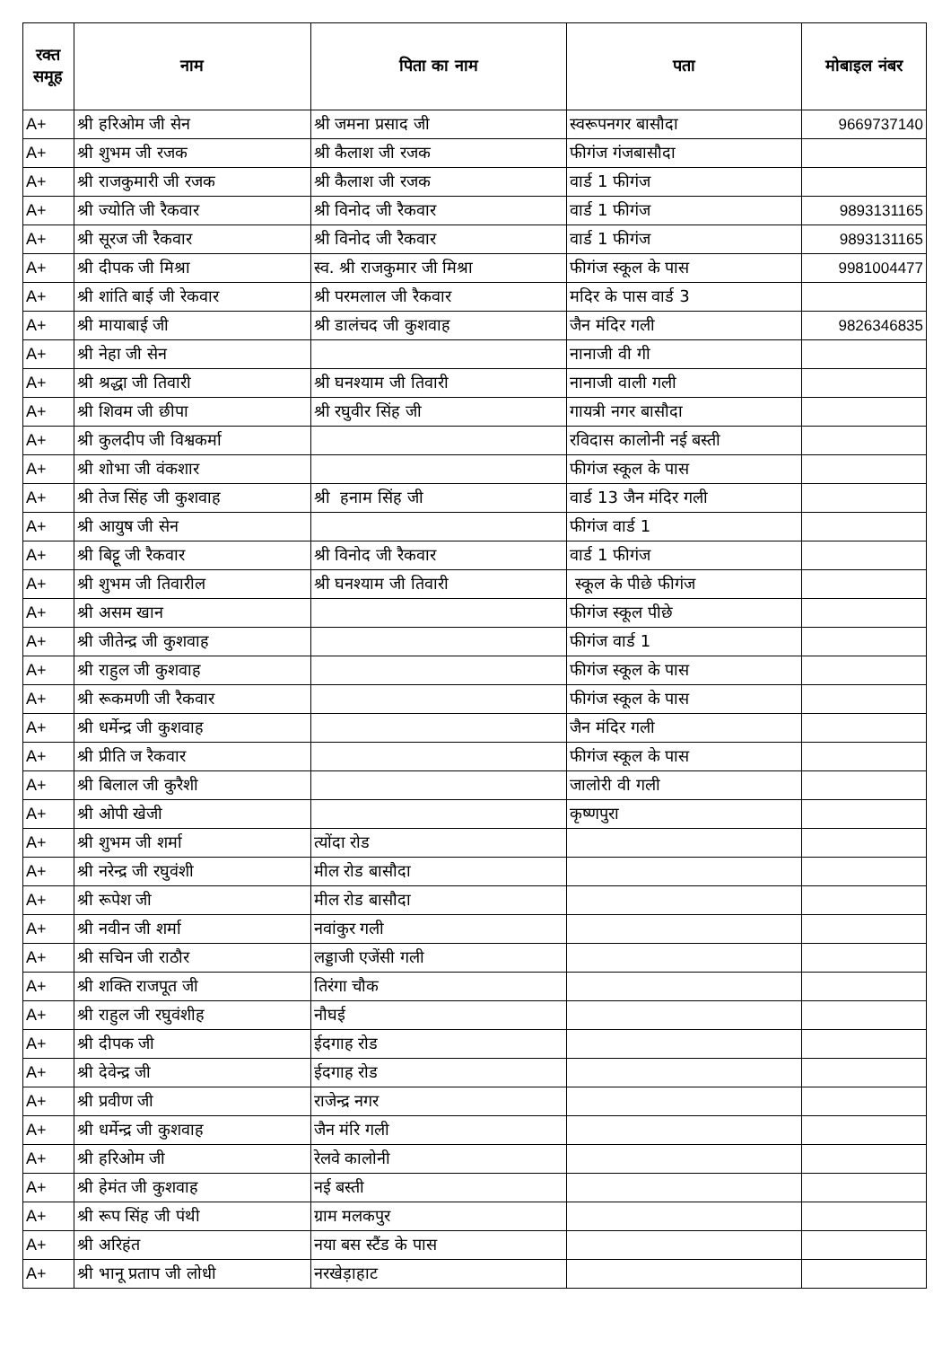| रक्त समूह | नाम | पिता का नाम | पता | मोबाइल नंबर |
| --- | --- | --- | --- | --- |
| A+ | श्री हरिओम जी सेन | श्री जमना प्रसाद जी | स्वरूपनगर बासौदा | 9669737140 |
| A+ | श्री शुभम जी रजक | श्री कैलाश जी रजक | फीगंज गंजबासौदा | |
| A+ | श्री राजकुमारी जी रजक | श्री कैलाश जी रजक | वार्ड 1 फीगंज | |
| A+ | श्री ज्योति जी रैकवार | श्री विनोद जी रैकवार | वार्ड 1 फीगंज | 9893131165 |
| A+ | श्री सूरज जी रैकवार | श्री विनोद जी रैकवार | वार्ड 1 फीगंज | 9893131165 |
| A+ | श्री दीपक जी मिश्रा | स्व. श्री राजकुमार जी मिश्रा | फीगंज स्कूल के पास | 9981004477 |
| A+ | श्री शांति बाई जी रेकवार | श्री परमलाल जी रैकवार | मदिर के पास वार्ड 3 | |
| A+ | श्री मायाबाई जी | श्री डालंचद जी कुशवाह | जैन मंदिर गली | 9826346835 |
| A+ | श्री नेहा जी सेन | | नानाजी वी गी | |
| A+ | श्री श्रद्धा जी तिवारी | श्री घनश्याम जी तिवारी | नानाजी वाली गली | |
| A+ | श्री शिवम जी छीपा | श्री रघुवीर सिंह जी | गायत्री नगर बासौदा | |
| A+ | श्री कुलदीप जी विश्वकर्मा | | रविदास कालोनी नई बस्ती | |
| A+ | श्री शोभा जी वंकशार | | फीगंज स्कूल के पास | |
| A+ | श्री तेज सिंह जी कुशवाह | श्री हनाम सिंह जी | वार्ड 13 जैन मंदिर गली | |
| A+ | श्री आयुष जी सेन | | फीगंज वार्ड 1 | |
| A+ | श्री बिट्टू जी रैकवार | श्री विनोद जी रैकवार | वार्ड 1 फीगंज | |
| A+ | श्री शुभम जी तिवारील | श्री घनश्याम जी तिवारी | स्कूल के पीछे फीगंज | |
| A+ | श्री असम खान | | फीगंज स्कूल पीछे | |
| A+ | श्री जीतेन्द्र जी कुशवाह | | फीगंज वार्ड 1 | |
| A+ | श्री राहुल जी कुशवाह | | फीगंज स्कूल के पास | |
| A+ | श्री रूकमणी जी रैकवार | | फीगंज स्कूल के पास | |
| A+ | श्री धर्मेन्द्र जी कुशवाह | | जैन मंदिर गली | |
| A+ | श्री प्रीति ज रैकवार | | फीगंज स्कूल के पास | |
| A+ | श्री बिलाल जी कुरैशी | | जालोरी वी गली | |
| A+ | श्री ओपी खेजी | | कृष्णपुरा | |
| A+ | श्री शुभम जी शर्मा | त्योंदा रोड | | |
| A+ | श्री नरेन्द्र जी रघुवंशी | मील रोड बासौदा | | |
| A+ | श्री रूपेश जी | मील रोड बासौदा | | |
| A+ | श्री नवीन जी शर्मा | नवांकुर गली | | |
| A+ | श्री सचिन जी राठौर | लड्डाजी एजेंसी गली | | |
| A+ | श्री शक्ति राजपूत जी | तिरंगा चौक | | |
| A+ | श्री राहुल जी रघुवंशीह | नौघई | | |
| A+ | श्री दीपक जी | ईदगाह रोड | | |
| A+ | श्री देवेन्द्र जी | ईदगाह रोड | | |
| A+ | श्री प्रवीण जी | राजेन्द्र नगर | | |
| A+ | श्री धर्मेन्द्र जी कुशवाह | जैन मंरि गली | | |
| A+ | श्री हरिओम जी | रेलवे कालोनी | | |
| A+ | श्री हेमंत जी कुशवाह | नई बस्ती | | |
| A+ | श्री रूप सिंह जी पंथी | ग्राम मलकपुर | | |
| A+ | श्री अरिहंत | नया बस स्टैंड के पास | | |
| A+ | श्री भानू प्रताप जी लोधी | नरखेड़ाहाट | | |